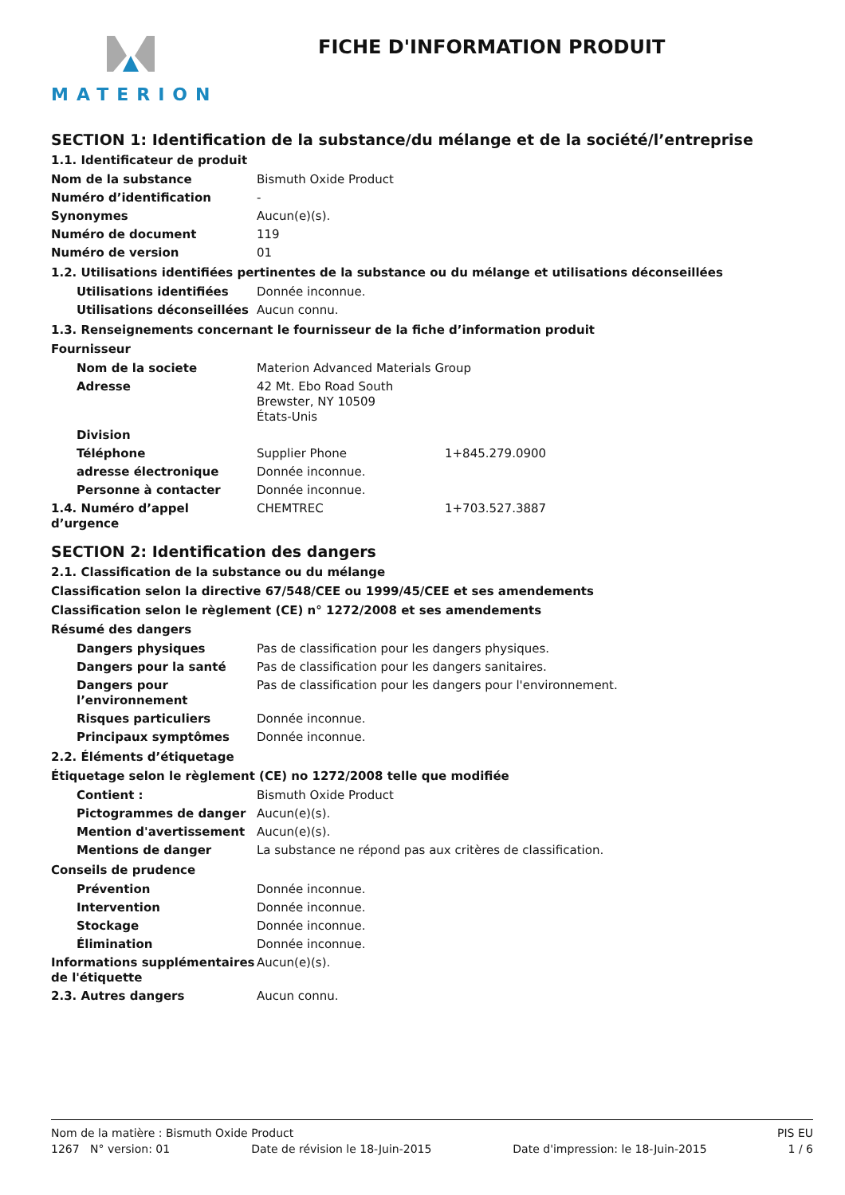MATERION
FICHE D'INFORMATION PRODUIT
SECTION 1: Identification de la substance/du mélange et de la société/l’entreprise
1.1. Identificateur de produit
Nom de la substance Bismuth Oxide Product
Numéro d’identification -
Synonymes Aucun(e)(s).
Numéro de document 119
Numéro de version 01
1.2. Utilisations identifiées pertinentes de la substance ou du mélange et utilisations déconseillées
Utilisations identifiées Donnée inconnue.
Utilisations déconseillées
Aucun connu.
1.3. Renseignements concernant le fournisseur de la fiche d’information produit
Fournisseur
Nom de la societe Materion Advanced Materials Group
Adresse 42 Mt. Ebo Road South
Brewster, NY 10509
États-Unis
Division
Téléphone Supplier Phone 1+845.279.0900
adresse électronique Donnée inconnue.
Personne à contacter Donnée inconnue.
1.4. Numéro d’appel d’urgence
CHEMTREC 1+703.527.3887
SECTION 2: Identification des dangers
2.1. Classification de la substance ou du mélange
Classification selon la directive 67/548/CEE ou 1999/45/CEE et ses amendements
Classification selon le règlement (CE) n° 1272/2008 et ses amendements
Résumé des dangers
Dangers physiques Pas de classification pour les dangers physiques.
Dangers pour la santé Pas de classification pour les dangers sanitaires.
Dangers pour l’environnement
Pas de classification pour les dangers pour l'environnement.
Risques particuliers Donnée inconnue.
Principaux symptômes Donnée inconnue.
2.2. Éléments d’étiquetage
Étiquetage selon le règlement (CE) no 1272/2008 telle que modifiée
Contient : Bismuth Oxide Product
Pictogrammes de danger Aucun(e)(s).
Mention d'avertissement Aucun(e)(s).
Mentions de danger La substance ne répond pas aux critères de classification.
Conseils de prudence
Prévention Donnée inconnue.
Intervention Donnée inconnue.
Stockage Donnée inconnue.
Élimination Donnée inconnue.
Informations supplémentaires de l'étiquette
Aucun(e)(s).
2.3. Autres dangers Aucun connu.
Nom de la matière : Bismuth Oxide Product PIS EU
1267 N° version: 01 Date de révision le 18-Juin-2015 Date d'impression: le 18-Juin-2015 1 / 6